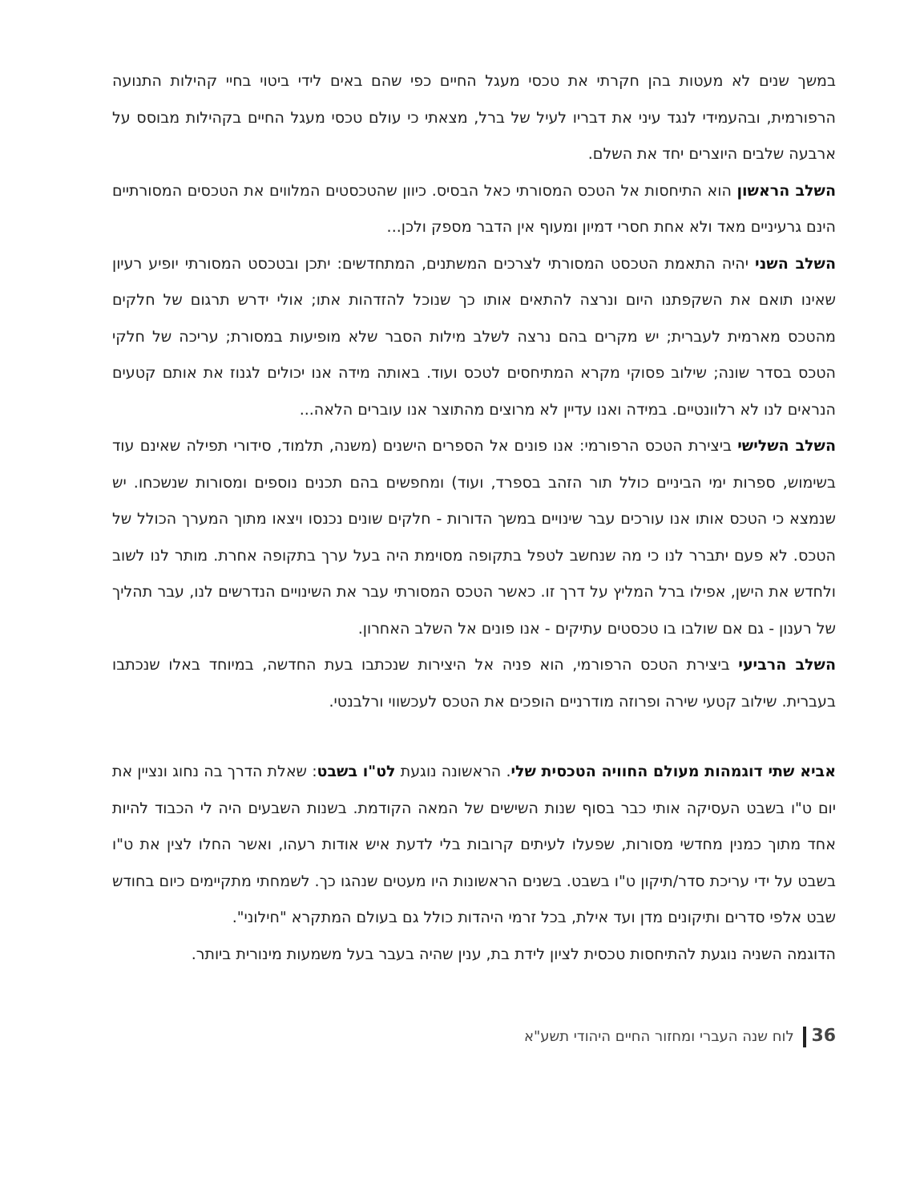במשך שנים לא מעטות בהן חקרתי את טכסי מעגל החיים כפי שהם באים לידי ביטוי בחיי קהילות התנועה הרפורמית, ובהעמידי לנגד עיני את דבריו לעיל של ברל, מצאתי כי עולם טכסי מעגל החיים בקהילות מבוסס על ארבעה שלבים היוצרים יחד את השלם.
השלב הראשון הוא התיחסות אל הטכס המסורתי כאל הבסיס. כיוון שהטכסטים המלווים את הטכסים המסורתיים הינם גרעיניים מאד ולא אחת חסרי דמיון ומעוף אין הדבר מספק ולכן...
השלב השני יהיה התאמת הטכסט המסורתי לצרכים המשתנים, המתחדשים: יתכן ובטכסט המסורתי יופיע רעיון שאינו תואם את השקפתנו היום ונרצה להתאים אותו כך שנוכל להזדהות אתו; אולי ידרש תרגום של חלקים מהטכס מארמית לעברית; יש מקרים בהם נרצה לשלב מילות הסבר שלא מופיעות במסורת; עריכה של חלקי הטכס בסדר שונה; שילוב פסוקי מקרא המתיחסים לטכס ועוד. באותה מידה אנו יכולים לגנוז את אותם קטעים הנראים לנו לא רלוונטיים. במידה ואנו עדיין לא מרוצים מהתוצר אנו עוברים הלאה...
השלב השלישי ביצירת הטכס הרפורמי: אנו פונים אל הספרים הישנים (משנה, תלמוד, סידורי תפילה שאינם עוד בשימוש, ספרות ימי הביניים כולל תור הזהב בספרד, ועוד) ומחפשים בהם תכנים נוספים ומסורות שנשכחו. יש שנמצא כי הטכס אותו אנו עורכים עבר שינויים במשך הדורות - חלקים שונים נכנסו ויצאו מתוך המערך הכולל של הטכס. לא פעם יתברר לנו כי מה שנחשב לטפל בתקופה מסוימת היה בעל ערך בתקופה אחרת. מותר לנו לשוב ולחדש את הישן, אפילו ברל המליץ על דרך זו. כאשר הטכס המסורתי עבר את השינויים הנדרשים לנו, עבר תהליך של רענון - גם אם שולבו בו טכסטים עתיקים - אנו פונים אל השלב האחרון.
השלב הרביעי ביצירת הטכס הרפורמי, הוא פניה אל היצירות שנכתבו בעת החדשה, במיוחד באלו שנכתבו בעברית. שילוב קטעי שירה ופרוזה מודרניים הופכים את הטכס לעכשווי ורלבנטי.
אביא שתי דוגמהות מעולם החוויה הטכסית שלי. הראשונה נוגעת לט"ו בשבט: שאלת הדרך בה נחוג ונציין את יום ט"ו בשבט העסיקה אותי כבר בסוף שנות השישים של המאה הקודמת. בשנות השבעים היה לי הכבוד להיות אחד מתוך כמנין מחדשי מסורות, שפעלו לעיתים קרובות בלי לדעת איש אודות רעהו, ואשר החלו לצין את ט"ו בשבט על ידי עריכת סדר/תיקון ט"ו בשבט. בשנים הראשונות היו מעטים שנהגו כך. לשמחתי מתקיימים כיום בחודש שבט אלפי סדרים ותיקונים מדן ועד אילת, בכל זרמי היהדות כולל גם בעולם המתקרא "חילוני".
הדוגמה השניה נוגעת להתיחסות טכסית לציון לידת בת, ענין שהיה בעבר בעל משמעות מינורית ביותר.
36 לוח שנה העברי ומחזור החיים היהודי תשע"א